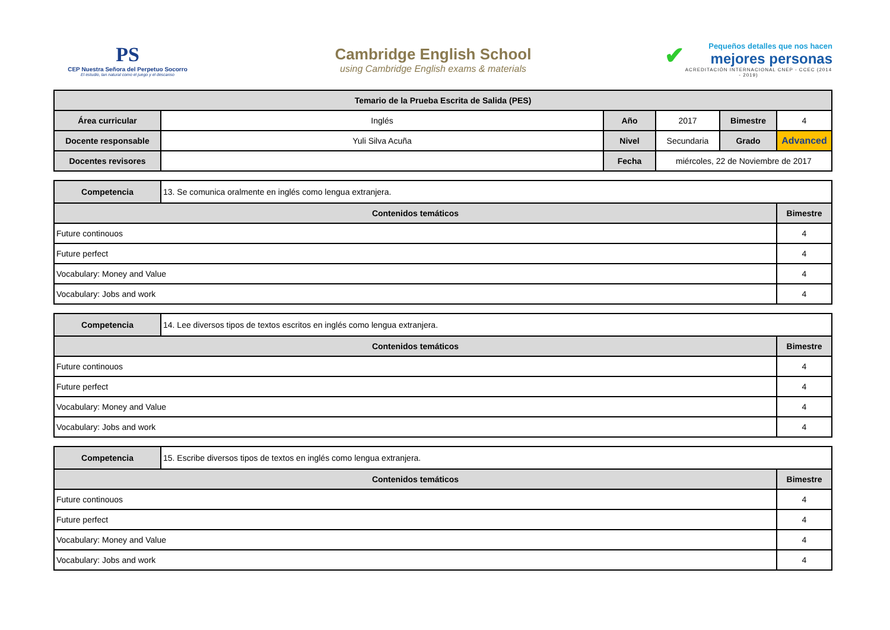PS
CEP Nuestra Señora del Perpetuo Socorro
El estudio, tan natural como el juego y el descanso
Cambridge English School
using Cambridge English exams & materials
✔
Pequeños detalles que nos hacen
mejores personas
ACREDITACIÓN INTERNACIONAL CNEP - CCEC (2014 - 2019)
| Temario de la Prueba Escrita de Salida (PES) | | | | | |
| --- | --- | --- | --- | --- | --- |
| Área curricular | Inglés | Año | 2017 | Bimestre | 4 |
| Docente responsable | Yuli Silva Acuña | Nivel | Secundaria | Grado | Advanced |
| Docentes revisores | | Fecha | miércoles, 22 de Noviembre de 2017 | | |
| Competencia | 13. Se comunica oralmente en inglés como lengua extranjera. | |
| Contenidos temáticos | | Bimestre |
| Future continouos | | 4 |
| Future perfect | | 4 |
| Vocabulary: Money and Value | | 4 |
| Vocabulary: Jobs and work | | 4 |
| Competencia | 14. Lee diversos tipos de textos escritos en inglés como lengua extranjera. | |
| Contenidos temáticos | | Bimestre |
| Future continouos | | 4 |
| Future perfect | | 4 |
| Vocabulary: Money and Value | | 4 |
| Vocabulary: Jobs and work | | 4 |
| Competencia | 15. Escribe diversos tipos de textos en inglés como lengua extranjera. | |
| Contenidos temáticos | | Bimestre |
| Future continouos | | 4 |
| Future perfect | | 4 |
| Vocabulary: Money and Value | | 4 |
| Vocabulary: Jobs and work | | 4 |